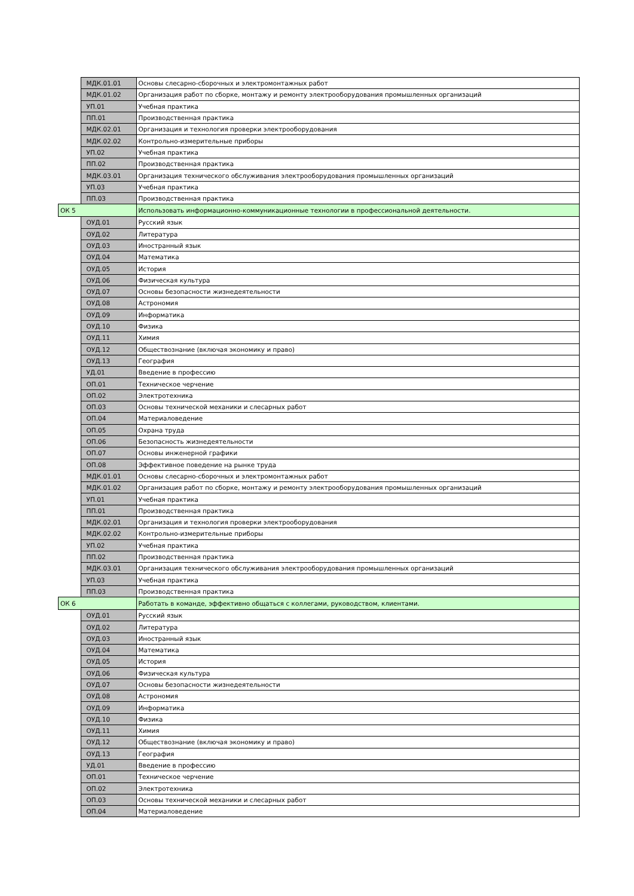| | МДК.01.01 | Основы слесарно-сборочных и электромонтажных работ |
| | МДК.01.02 | Организация работ по сборке, монтажу и ремонту электрооборудования промышленных организаций |
| | УП.01 | Учебная практика |
| | ПП.01 | Производственная практика |
| | МДК.02.01 | Организация и технология проверки электрооборудования |
| | МДК.02.02 | Контрольно-измерительные приборы |
| | УП.02 | Учебная практика |
| | ПП.02 | Производственная практика |
| | МДК.03.01 | Организация технического обслуживания электрооборудования промышленных организаций |
| | УП.03 | Учебная практика |
| | ПП.03 | Производственная практика |
| ОК 5 | | Использовать информационно-коммуникационные технологии в профессиональной деятельности. |
| | ОУД.01 | Русский язык |
| | ОУД.02 | Литература |
| | ОУД.03 | Иностранный язык |
| | ОУД.04 | Математика |
| | ОУД.05 | История |
| | ОУД.06 | Физическая культура |
| | ОУД.07 | Основы безопасности жизнедеятельности |
| | ОУД.08 | Астрономия |
| | ОУД.09 | Информатика |
| | ОУД.10 | Физика |
| | ОУД.11 | Химия |
| | ОУД.12 | Обществознание (включая экономику и право) |
| | ОУД.13 | География |
| | УД.01 | Введение в профессию |
| | ОП.01 | Техническое черчение |
| | ОП.02 | Электротехника |
| | ОП.03 | Основы технической механики и слесарных работ |
| | ОП.04 | Материаловедение |
| | ОП.05 | Охрана труда |
| | ОП.06 | Безопасность жизнедеятельности |
| | ОП.07 | Основы инженерной графики |
| | ОП.08 | Эффективное поведение на рынке труда |
| | МДК.01.01 | Основы слесарно-сборочных и электромонтажных работ |
| | МДК.01.02 | Организация работ по сборке, монтажу и ремонту электрооборудования промышленных организаций |
| | УП.01 | Учебная практика |
| | ПП.01 | Производственная практика |
| | МДК.02.01 | Организация и технология проверки электрооборудования |
| | МДК.02.02 | Контрольно-измерительные приборы |
| | УП.02 | Учебная практика |
| | ПП.02 | Производственная практика |
| | МДК.03.01 | Организация технического обслуживания электрооборудования промышленных организаций |
| | УП.03 | Учебная практика |
| | ПП.03 | Производственная практика |
| ОК 6 | | Работать в команде, эффективно общаться с коллегами, руководством, клиентами. |
| | ОУД.01 | Русский язык |
| | ОУД.02 | Литература |
| | ОУД.03 | Иностранный язык |
| | ОУД.04 | Математика |
| | ОУД.05 | История |
| | ОУД.06 | Физическая культура |
| | ОУД.07 | Основы безопасности жизнедеятельности |
| | ОУД.08 | Астрономия |
| | ОУД.09 | Информатика |
| | ОУД.10 | Физика |
| | ОУД.11 | Химия |
| | ОУД.12 | Обществознание (включая экономику и право) |
| | ОУД.13 | География |
| | УД.01 | Введение в профессию |
| | ОП.01 | Техническое черчение |
| | ОП.02 | Электротехника |
| | ОП.03 | Основы технической механики и слесарных работ |
| | ОП.04 | Материаловедение |